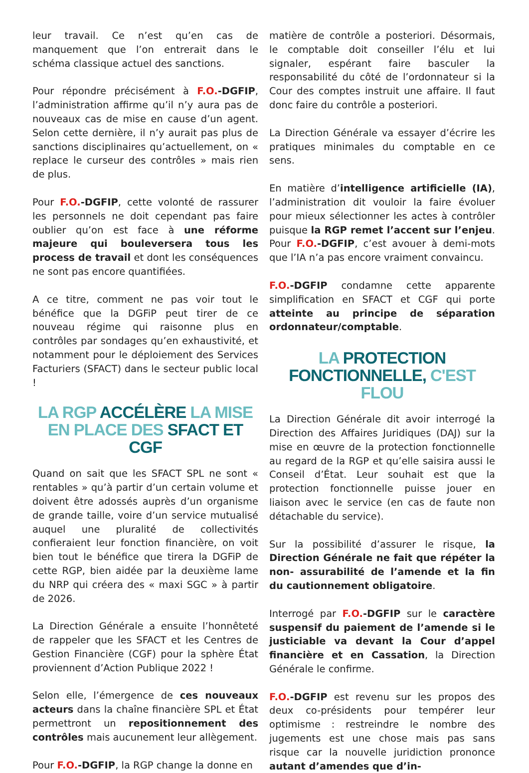leur travail. Ce n’est qu’en cas de manquement que l’on entrerait dans le schéma classique actuel des sanctions.
Pour répondre précisément à F.O.-DGFIP, l’administration affirme qu’il n’y aura pas de nouveaux cas de mise en cause d’un agent. Selon cette dernière, il n’y aurait pas plus de sanctions disciplinaires qu’actuellement, on « replace le curseur des contrôles » mais rien de plus.
Pour F.O.-DGFIP, cette volonté de rassurer les personnels ne doit cependant pas faire oublier qu’on est face à une réforme majeure qui bouleversera tous les process de travail et dont les conséquences ne sont pas encore quantifiées.
A ce titre, comment ne pas voir tout le bénéfice que la DGFiP peut tirer de ce nouveau régime qui raisonne plus en contrôles par sondages qu’en exhaustivité, et notamment pour le déploiement des Services Facturiers (SFACT) dans le secteur public local !
LA RGP ACCÉLÈRE LA MISE EN PLACE DES SFACT ET CGF
Quand on sait que les SFACT SPL ne sont « rentables » qu’à partir d’un certain volume et doivent être adossés auprès d’un organisme de grande taille, voire d’un service mutualisé auquel une pluralité de collectivités confieraient leur fonction financière, on voit bien tout le bénéfice que tirera la DGFiP de cette RGP, bien aidée par la deuxième lame du NRP qui créera des « maxi SGC » à partir de 2026.
La Direction Générale a ensuite l’honnêteté de rappeler que les SFACT et les Centres de Gestion Financière (CGF) pour la sphère État proviennent d’Action Publique 2022 !
Selon elle, l’émergence de ces nouveaux acteurs dans la chaîne financière SPL et État permettront un repositionnement des contrôles mais aucunement leur allègement.
Pour F.O.-DGFIP, la RGP change la donne en
matière de contrôle a posteriori. Désormais, le comptable doit conseiller l’élu et lui signaler, espérant faire basculer la responsabilité du côté de l’ordonnateur si la Cour des comptes instruit une affaire. Il faut donc faire du contrôle a posteriori.
La Direction Générale va essayer d’écrire les pratiques minimales du comptable en ce sens.
En matière d’intelligence artificielle (IA), l’administration dit vouloir la faire évoluer pour mieux sélectionner les actes à contrôler puisque la RGP remet l’accent sur l’enjeu. Pour F.O.-DGFIP, c’est avouer à demi-mots que l’IA n’a pas encore vraiment convaincu.
F.O.-DGFIP condamne cette apparente simplification en SFACT et CGF qui porte atteinte au principe de séparation ordonnateur/comptable.
LA PROTECTION FONCTIONNELLE, C'EST FLOU
La Direction Générale dit avoir interrogé la Direction des Affaires Juridiques (DAJ) sur la mise en œuvre de la protection fonctionnelle au regard de la RGP et qu’elle saisira aussi le Conseil d’État. Leur souhait est que la protection fonctionnelle puisse jouer en liaison avec le service (en cas de faute non détachable du service).
Sur la possibilité d’assurer le risque, la Direction Générale ne fait que répéter la non- assurabilité de l’amende et la fin du cautionnement obligatoire.
Interrogé par F.O.-DGFIP sur le caractère suspensif du paiement de l’amende si le justiciable va devant la Cour d’appel financière et en Cassation, la Direction Générale le confirme.
F.O.-DGFIP est revenu sur les propos des deux co-présidents pour tempérer leur optimisme : restreindre le nombre des jugements est une chose mais pas sans risque car la nouvelle juridiction prononce autant d’amendes que d’in-